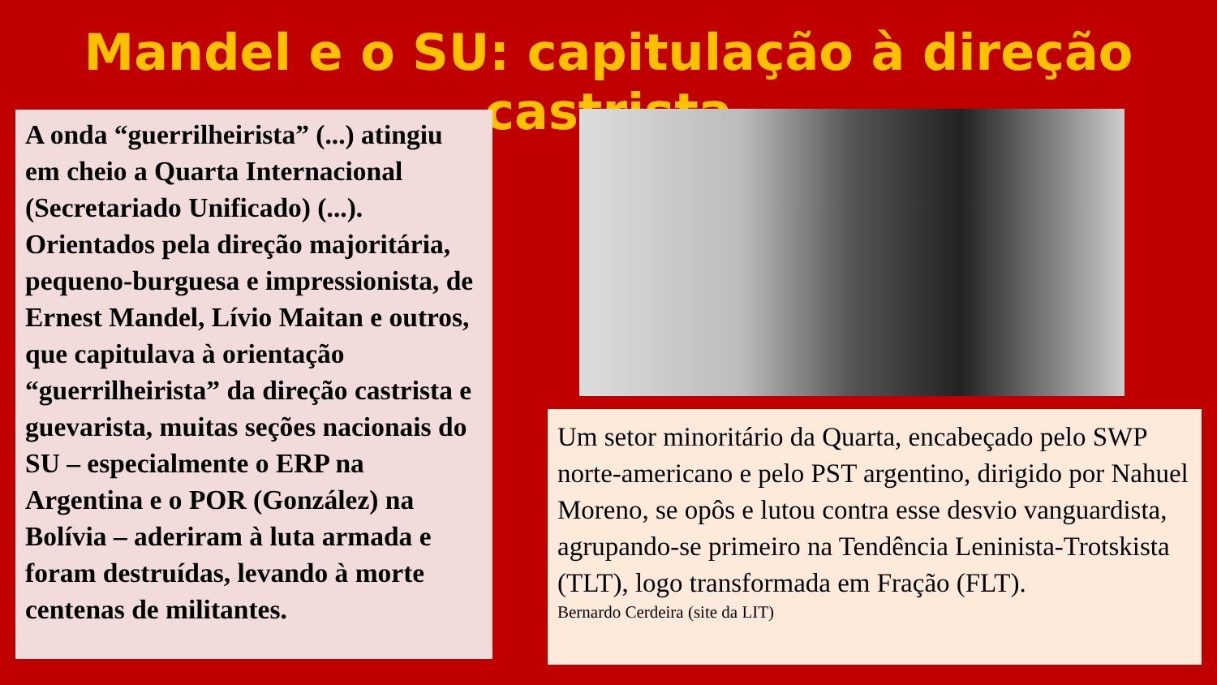Mandel e o SU: capitulação à direção castrista
A onda “guerrilheirista” (...) atingiu em cheio a Quarta Internacional (Secretariado Unificado) (...). Orientados pela direção majoritária, pequeno-burguesa e impressionista, de Ernest Mandel, Lívio Maitan e outros, que capitulava à orientação “guerrilheirista” da direção castrista e guevarista, muitas seções nacionais do SU – especialmente o ERP na Argentina e o POR (González) na Bolívia – aderiram à luta armada e foram destruídas, levando à morte centenas de militantes.
Um setor minoritário da Quarta, encabeçado pelo SWP norte-americano e pelo PST argentino, dirigido por Nahuel Moreno, se opôs e lutou contra esse desvio vanguardista, agrupando-se primeiro na Tendência Leninista-Trotskista (TLT), logo transformada em Fração (FLT).
Bernardo Cerdeira (site da LIT)